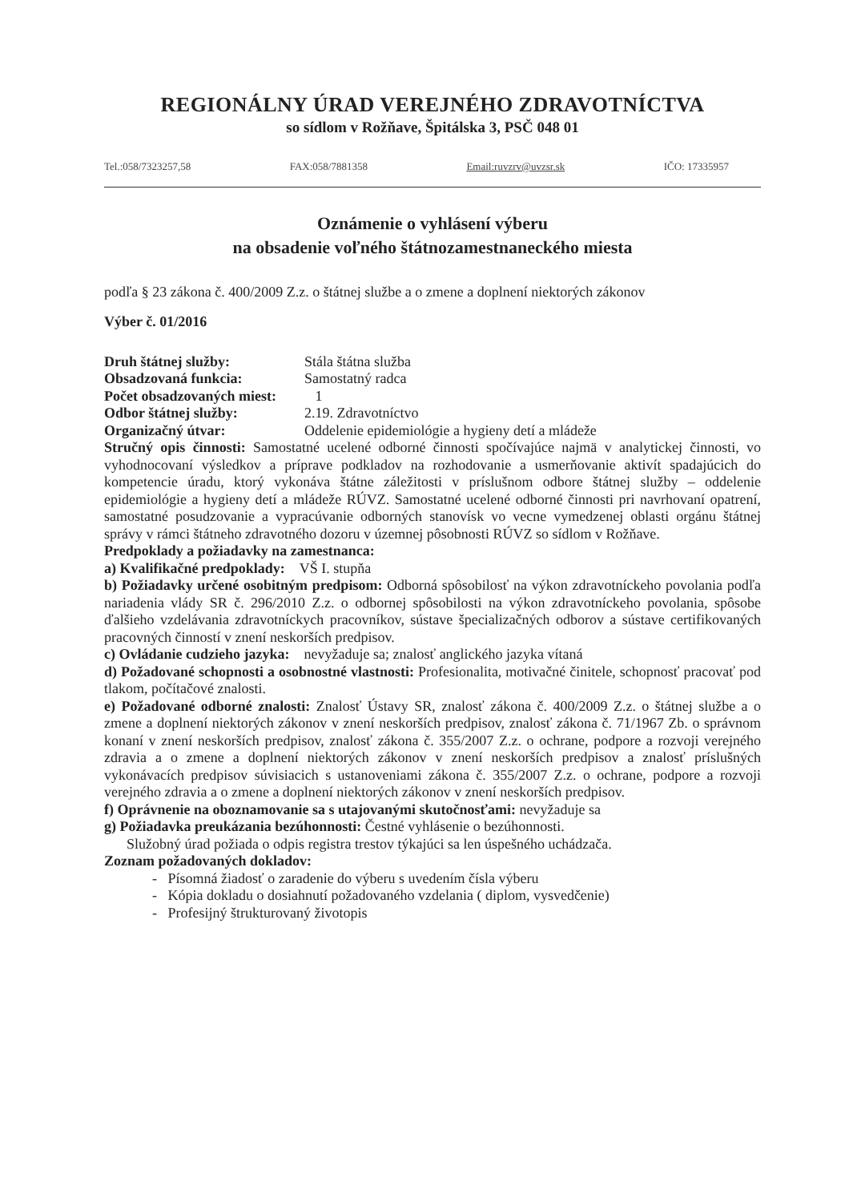REGIONÁLNY ÚRAD VEREJNÉHO ZDRAVOTNÍCTVA
so sídlom v Rožňave, Špitálska 3, PSČ 048 01
Tel.:058/7323257,58 FAX:058/7881358 Email:ruvzrv@uvzsr.sk IČO: 17335957
Oznámenie o vyhlásení výberu
na obsadenie voľného štátnozamestnaneckého miesta
podľa § 23 zákona č. 400/2009 Z.z. o štátnej službe a o zmene a doplnení niektorých zákonov
Výber č. 01/2016
Druh štátnej služby: Stála štátna služba
Obsadzovaná funkcia: Samostatný radca
Počet obsadzovaných miest: 1
Odbor štátnej služby: 2.19. Zdravotníctvo
Organizačný útvar: Oddelenie epidemiológie a hygieny detí a mládeže
Stručný opis činnosti: Samostatné ucelené odborné činnosti spočívajúce najmä v analytickej činnosti, vo vyhodnocovaní výsledkov a príprave podkladov na rozhodovanie a usmerňovanie aktivít spadajúcich do kompetencie úradu, ktorý vykonáva štátne záležitosti v príslušnom odbore štátnej služby – oddelenie epidemiológie a hygieny detí a mládeže RÚVZ. Samostatné ucelené odborné činnosti pri navrhovaní opatrení, samostatné posudzovanie a vypracúvanie odborných stanovísk vo vecne vymedzenej oblasti orgánu štátnej správy v rámci štátneho zdravotného dozoru v územnej pôsobnosti RÚVZ so sídlom v Rožňave.
Predpoklady a požiadavky na zamestnanca:
a) Kvalifikačné predpoklady: VŠ I. stupňa
b) Požiadavky určené osobitným predpisom: Odborná spôsobilosť na výkon zdravotníckeho povolania podľa nariadenia vlády SR č. 296/2010 Z.z. o odbornej spôsobilosti na výkon zdravotníckeho povolania, spôsobe ďalšieho vzdelávania zdravotníckych pracovníkov, sústave špecializačných odborov a sústave certifikovaných pracovných činností v znení neskorších predpisov.
c) Ovládanie cudzieho jazyka: nevyžaduje sa; znalosť anglického jazyka vítaná
d) Požadované schopnosti a osobnostné vlastnosti: Profesionalita, motivačné činitele, schopnosť pracovať pod tlakom, počítačové znalosti.
e) Požadované odborné znalosti: Znalosť Ústavy SR, znalosť zákona č. 400/2009 Z.z. o štátnej službe a o zmene a doplnení niektorých zákonov v znení neskorších predpisov, znalosť zákona č. 71/1967 Zb. o správnom konaní v znení neskorších predpisov, znalosť zákona č. 355/2007 Z.z. o ochrane, podpore a rozvoji verejného zdravia a o zmene a doplnení niektorých zákonov v znení neskorších predpisov a znalosť príslušných vykonávacích predpisov súvisiacich s ustanoveniami zákona č. 355/2007 Z.z. o ochrane, podpore a rozvoji verejného zdravia a o zmene a doplnení niektorých zákonov v znení neskorších predpisov.
f) Oprávnenie na oboznamovanie sa s utajovanými skutočnosťami: nevyžaduje sa
g) Požiadavka preukázania bezúhonnosti: Čestné vyhlásenie o bezúhonnosti.
Služobný úrad požiada o odpis registra trestov týkajúci sa len úspešného uchádzača.
Zoznam požadovaných dokladov:
- Písomná žiadosť o zaradenie do výberu s uvedením čísla výberu
- Kópia dokladu o dosiahnutí požadovaného vzdelania ( diplom, vysvedčenie)
- Profesijný štrukturovaný životopis